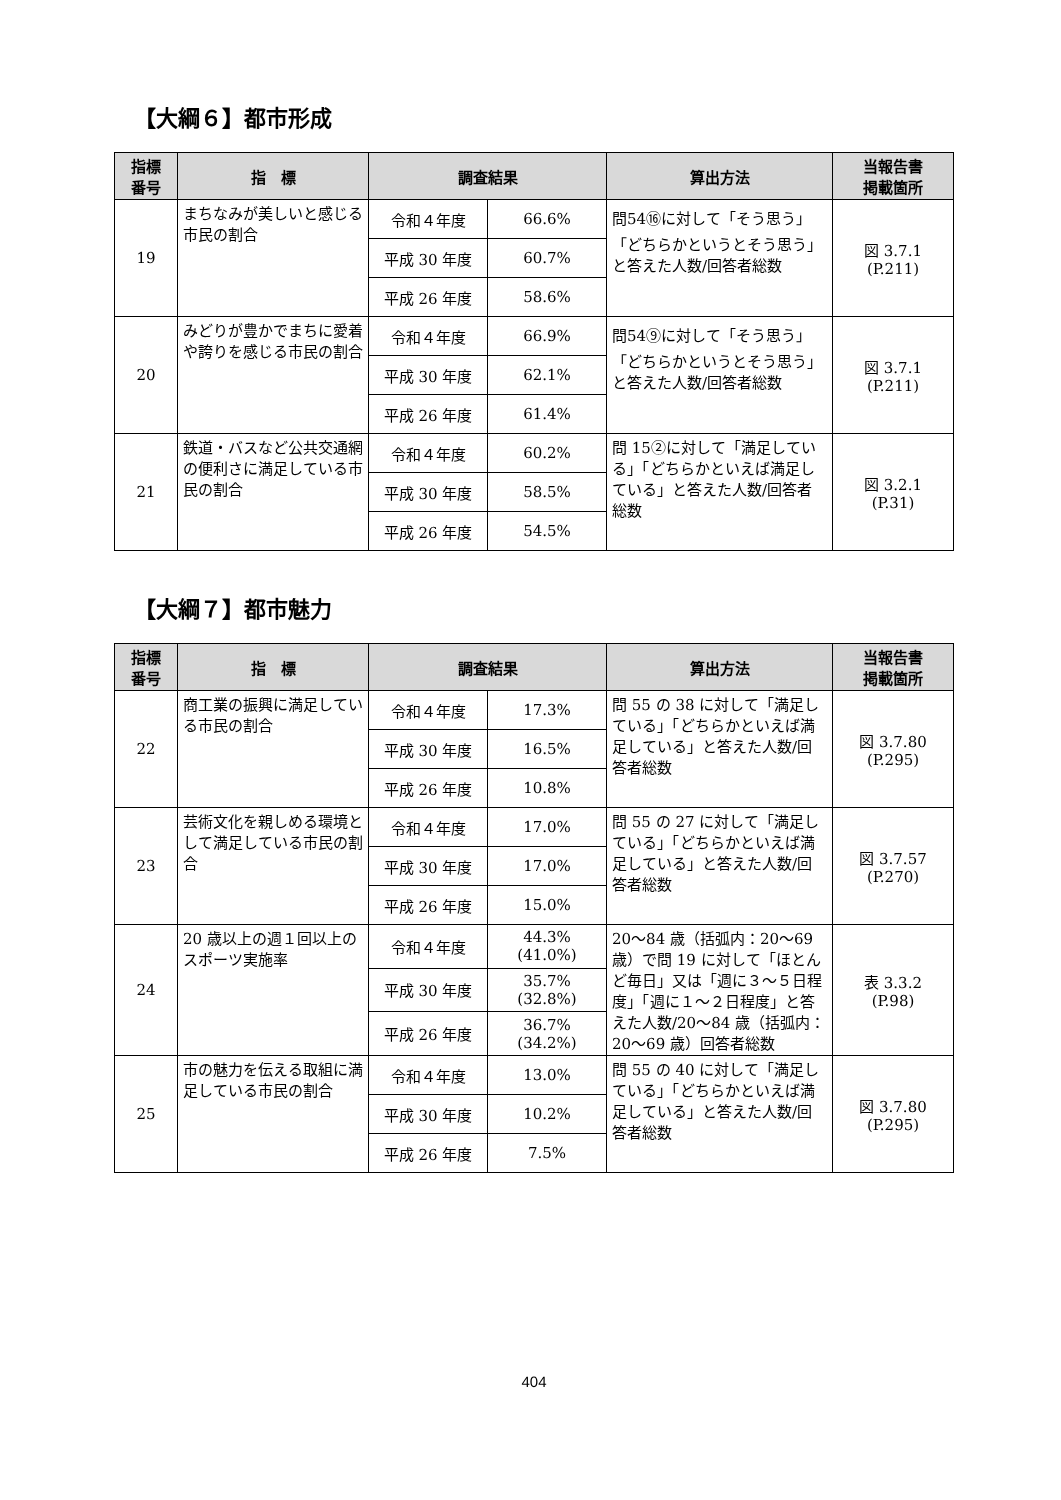【大綱６】都市形成
| 指標 番号 | 指 標 | 調査結果 | | 算出方法 | 当報告書 掲載箇所 |
| --- | --- | --- | --- | --- | --- |
| 19 | まちなみが美しいと感じる市民の割合 | 令和４年度 | 66.6% | 問54⑯に対して「そう思う」「どちらかというとそう思う」と答えた人数/回答者総数 | 図 3.7.1 (P.211) |
| | | 平成 30 年度 | 60.7% | | |
| | | 平成 26 年度 | 58.6% | | |
| 20 | みどりが豊かでまちに愛着や誇りを感じる市民の割合 | 令和４年度 | 66.9% | 問54⑨に対して「そう思う」「どちらかというとそう思う」と答えた人数/回答者総数 | 図 3.7.1 (P.211) |
| | | 平成 30 年度 | 62.1% | | |
| | | 平成 26 年度 | 61.4% | | |
| 21 | 鉄道・バスなど公共交通網の便利さに満足している市民の割合 | 令和４年度 | 60.2% | 問 15②に対して「満足している」「どちらかといえば満足している」と答えた人数/回答者総数 | 図 3.2.1 (P.31) |
| | | 平成 30 年度 | 58.5% | | |
| | | 平成 26 年度 | 54.5% | | |
【大綱７】都市魅力
| 指標 番号 | 指 標 | 調査結果 | | 算出方法 | 当報告書 掲載箇所 |
| --- | --- | --- | --- | --- | --- |
| 22 | 商工業の振興に満足している市民の割合 | 令和４年度 | 17.3% | 問 55 の 38 に対して「満足している」「どちらかといえば満足している」と答えた人数/回答者総数 | 図 3.7.80 (P.295) |
| | | 平成 30 年度 | 16.5% | | |
| | | 平成 26 年度 | 10.8% | | |
| 23 | 芸術文化を親しめる環境として満足している市民の割合 | 令和４年度 | 17.0% | 問 55 の 27 に対して「満足している」「どちらかといえば満足している」と答えた人数/回答者総数 | 図 3.7.57 (P.270) |
| | | 平成 30 年度 | 17.0% | | |
| | | 平成 26 年度 | 15.0% | | |
| 24 | 20 歳以上の週１回以上のスポーツ実施率 | 令和４年度 | 44.3% (41.0%) | 20～84 歳（括弧内：20～69 歳）で問 19 に対して「ほとんど毎日」又は「週に３～５日程度」「週に１～２日程度」と答えた人数/20～84 歳（括弧内：20～69 歳）回答者総数 | 表 3.3.2 (P.98) |
| | | 平成 30 年度 | 35.7% (32.8%) | | |
| | | 平成 26 年度 | 36.7% (34.2%) | | |
| 25 | 市の魅力を伝える取組に満足している市民の割合 | 令和４年度 | 13.0% | 問 55 の 40 に対して「満足している」「どちらかといえば満足している」と答えた人数/回答者総数 | 図 3.7.80 (P.295) |
| | | 平成 30 年度 | 10.2% | | |
| | | 平成 26 年度 | 7.5% | | |
404